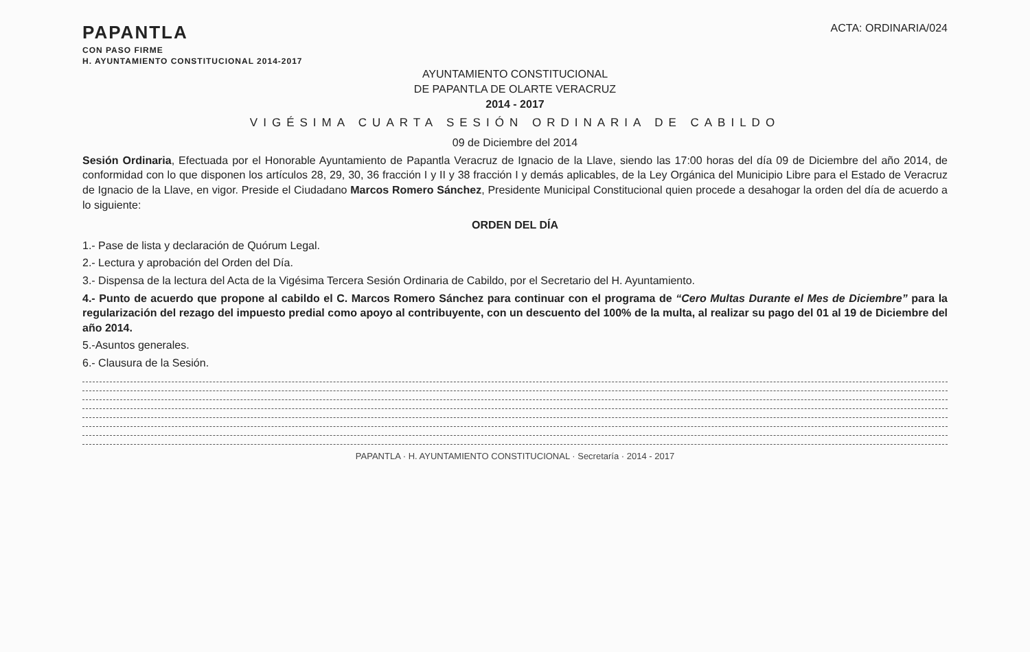PAPANTLA
CON PASO FIRME
H. AYUNTAMIENTO CONSTITUCIONAL 2014-2017
ACTA: ORDINARIA/024
AYUNTAMIENTO CONSTITUCIONAL
DE PAPANTLA DE OLARTE VERACRUZ
2014 - 2017
VIGÉSIMA CUARTA SESIÓN ORDINARIA DE CABILDO
09 de Diciembre del 2014
Sesión Ordinaria, Efectuada por el Honorable Ayuntamiento de Papantla Veracruz de Ignacio de la Llave, siendo las 17:00 horas del día 09 de Diciembre del año 2014, de conformidad con lo que disponen los artículos 28, 29, 30, 36 fracción I y II y 38 fracción I y demás aplicables, de la Ley Orgánica del Municipio Libre para el Estado de Veracruz de Ignacio de la Llave, en vigor. Preside el Ciudadano Marcos Romero Sánchez, Presidente Municipal Constitucional quien procede a desahogar la orden del día de acuerdo a lo siguiente:
ORDEN DEL DÍA
1.- Pase de lista y declaración de Quórum Legal.
2.- Lectura y aprobación del Orden del Día.
3.- Dispensa de la lectura del Acta de la Vigésima Tercera Sesión Ordinaria de Cabildo, por el Secretario del H. Ayuntamiento.
4.- Punto de acuerdo que propone al cabildo el C. Marcos Romero Sánchez para continuar con el programa de “Cero Multas Durante el Mes de Diciembre” para la regularización del rezago del impuesto predial como apoyo al contribuyente, con un descuento del 100% de la multa, al realizar su pago del 01 al 19 de Diciembre del año 2014.
5.-Asuntos generales.
6.- Clausura de la Sesión.
PAPANTLA · H. AYUNTAMIENTO CONSTITUCIONAL · Secretaría · 2014 - 2017